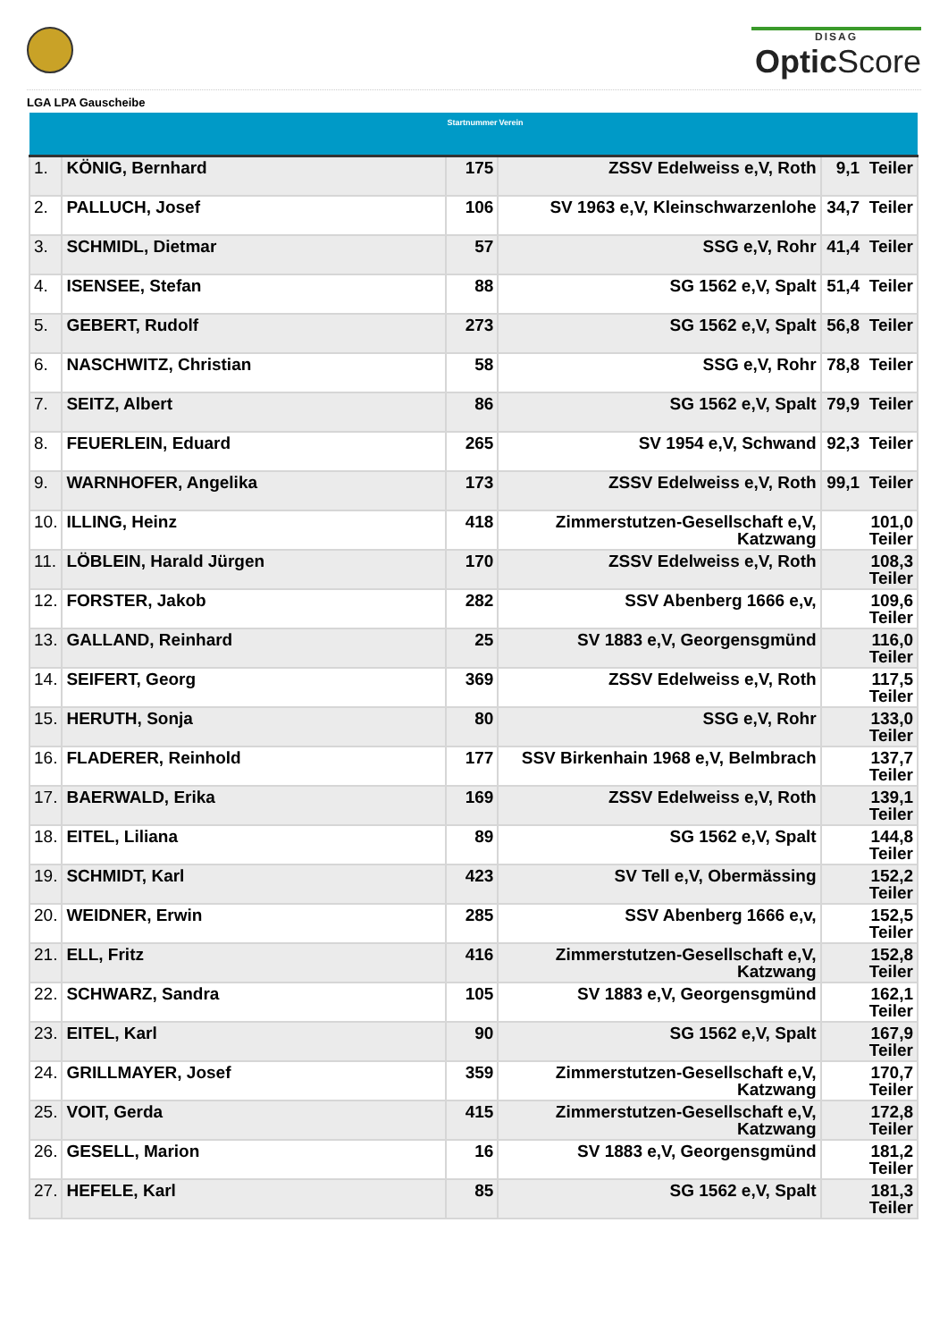DISAG
Optic Score
LGA LPA Gauscheibe
| | | Startnummer | Verein | |
| --- | --- | --- | --- | --- |
| 1. | KÖNIG, Bernhard | 175 | ZSSV Edelweiss e,V, Roth | 9,1 Teiler |
| 2. | PALLUCH, Josef | 106 | SV 1963 e,V, Kleinschwarzenlohe | 34,7 Teiler |
| 3. | SCHMIDL, Dietmar | 57 | SSG e,V, Rohr | 41,4 Teiler |
| 4. | ISENSEE, Stefan | 88 | SG 1562 e,V, Spalt | 51,4 Teiler |
| 5. | GEBERT, Rudolf | 273 | SG 1562 e,V, Spalt | 56,8 Teiler |
| 6. | NASCHWITZ, Christian | 58 | SSG e,V, Rohr | 78,8 Teiler |
| 7. | SEITZ, Albert | 86 | SG 1562 e,V, Spalt | 79,9 Teiler |
| 8. | FEUERLEIN, Eduard | 265 | SV 1954 e,V, Schwand | 92,3 Teiler |
| 9. | WARNHOFER, Angelika | 173 | ZSSV Edelweiss e,V, Roth | 99,1 Teiler |
| 10. | ILLING, Heinz | 418 | Zimmerstutzen-Gesellschaft e,V, Katzwang | 101,0 Teiler |
| 11. | LÖBLEIN, Harald Jürgen | 170 | ZSSV Edelweiss e,V, Roth | 108,3 Teiler |
| 12. | FORSTER, Jakob | 282 | SSV Abenberg 1666 e,v, | 109,6 Teiler |
| 13. | GALLAND, Reinhard | 25 | SV 1883 e,V, Georgensgmünd | 116,0 Teiler |
| 14. | SEIFERT, Georg | 369 | ZSSV Edelweiss e,V, Roth | 117,5 Teiler |
| 15. | HERUTH, Sonja | 80 | SSG e,V, Rohr | 133,0 Teiler |
| 16. | FLADERER, Reinhold | 177 | SSV Birkenhain 1968 e,V, Belmbrach | 137,7 Teiler |
| 17. | BAERWALD, Erika | 169 | ZSSV Edelweiss e,V, Roth | 139,1 Teiler |
| 18. | EITEL, Liliana | 89 | SG 1562 e,V, Spalt | 144,8 Teiler |
| 19. | SCHMIDT, Karl | 423 | SV Tell e,V, Obermässing | 152,2 Teiler |
| 20. | WEIDNER, Erwin | 285 | SSV Abenberg 1666 e,v, | 152,5 Teiler |
| 21. | ELL, Fritz | 416 | Zimmerstutzen-Gesellschaft e,V, Katzwang | 152,8 Teiler |
| 22. | SCHWARZ, Sandra | 105 | SV 1883 e,V, Georgensgmünd | 162,1 Teiler |
| 23. | EITEL, Karl | 90 | SG 1562 e,V, Spalt | 167,9 Teiler |
| 24. | GRILLMAYER, Josef | 359 | Zimmerstutzen-Gesellschaft e,V, Katzwang | 170,7 Teiler |
| 25. | VOIT, Gerda | 415 | Zimmerstutzen-Gesellschaft e,V, Katzwang | 172,8 Teiler |
| 26. | GESELL, Marion | 16 | SV 1883 e,V, Georgensgmünd | 181,2 Teiler |
| 27. | HEFELE, Karl | 85 | SG 1562 e,V, Spalt | 181,3 Teiler |